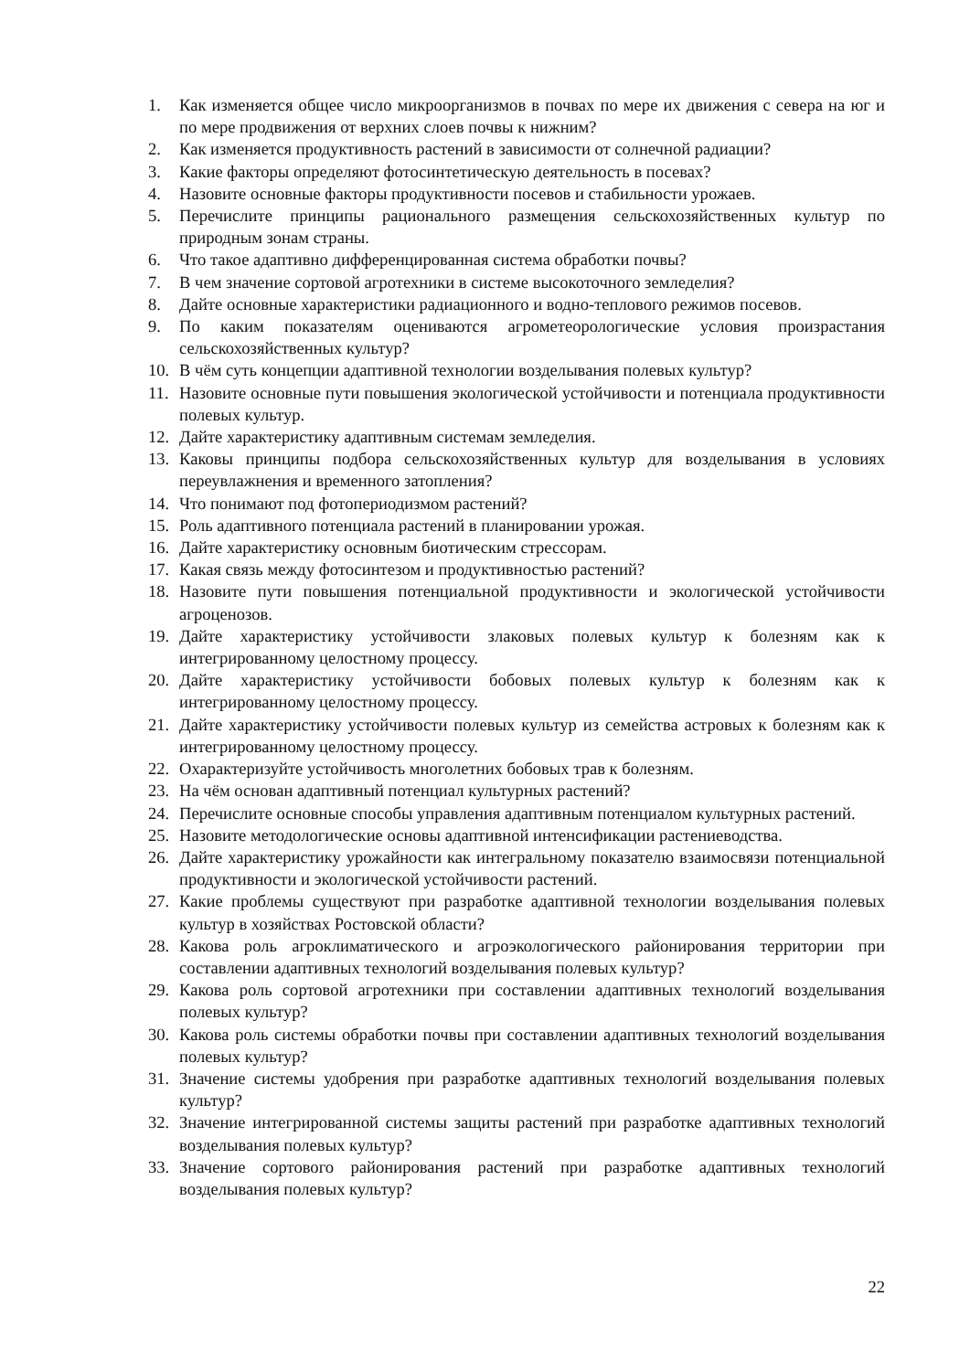1. Как изменяется общее число микроорганизмов в почвах по мере их движения с севера на юг и по мере продвижения от верхних слоев почвы к нижним?
2. Как изменяется продуктивность растений в зависимости от солнечной радиации?
3. Какие факторы определяют фотосинтетическую деятельность в посевах?
4. Назовите основные факторы продуктивности посевов и стабильности урожаев.
5. Перечислите принципы рационального размещения сельскохозяйственных культур по природным зонам страны.
6. Что такое адаптивно дифференцированная система обработки почвы?
7. В чем значение сортовой агротехники в системе высокоточного земледелия?
8. Дайте основные характеристики радиационного и водно-теплового режимов посевов.
9. По каким показателям оцениваются агрометеорологические условия произрастания сельскохозяйственных культур?
10. В чём суть концепции адаптивной технологии возделывания полевых культур?
11. Назовите основные пути повышения экологической устойчивости и потенциала продуктивности полевых культур.
12. Дайте характеристику адаптивным системам земледелия.
13. Каковы принципы подбора сельскохозяйственных культур для возделывания в условиях переувлажнения и временного затопления?
14. Что понимают под фотопериодизмом растений?
15. Роль адаптивного потенциала растений в планировании урожая.
16. Дайте характеристику основным биотическим стрессорам.
17. Какая связь между фотосинтезом и продуктивностью растений?
18. Назовите пути повышения потенциальной продуктивности и экологической устойчивости агроценозов.
19. Дайте характеристику устойчивости злаковых полевых культур к болезням как к интегрированному целостному процессу.
20. Дайте характеристику устойчивости бобовых полевых культур к болезням как к интегрированному целостному процессу.
21. Дайте характеристику устойчивости полевых культур из семейства астровых к болезням как к интегрированному целостному процессу.
22. Охарактеризуйте устойчивость многолетних бобовых трав к болезням.
23. На чём основан адаптивный потенциал культурных растений?
24. Перечислите основные способы управления адаптивным потенциалом культурных растений.
25. Назовите методологические основы адаптивной интенсификации растениеводства.
26. Дайте характеристику урожайности как интегральному показателю взаимосвязи потенциальной продуктивности и экологической устойчивости растений.
27. Какие проблемы существуют при разработке адаптивной технологии возделывания полевых культур в хозяйствах Ростовской области?
28. Какова роль агроклиматического и агроэкологического районирования территории при составлении адаптивных технологий возделывания полевых культур?
29. Какова роль сортовой агротехники при составлении адаптивных технологий возделывания полевых культур?
30. Какова роль системы обработки почвы при составлении адаптивных технологий возделывания полевых культур?
31. Значение системы удобрения при разработке адаптивных технологий возделывания полевых культур?
32. Значение интегрированной системы защиты растений при разработке адаптивных технологий возделывания полевых культур?
33. Значение сортового районирования растений при разработке адаптивных технологий возделывания полевых культур?
22